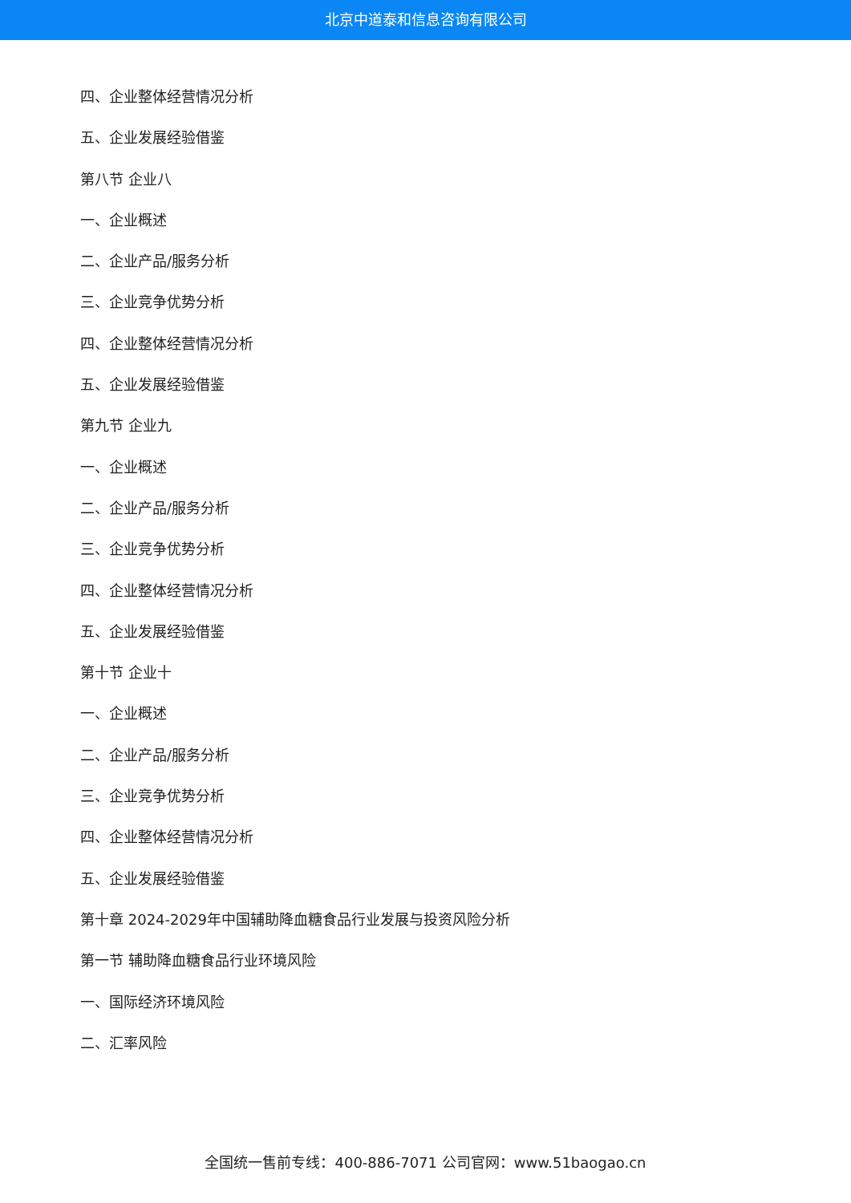北京中道泰和信息咨询有限公司
四、企业整体经营情况分析
五、企业发展经验借鉴
第八节 企业八
一、企业概述
二、企业产品/服务分析
三、企业竞争优势分析
四、企业整体经营情况分析
五、企业发展经验借鉴
第九节 企业九
一、企业概述
二、企业产品/服务分析
三、企业竞争优势分析
四、企业整体经营情况分析
五、企业发展经验借鉴
第十节 企业十
一、企业概述
二、企业产品/服务分析
三、企业竞争优势分析
四、企业整体经营情况分析
五、企业发展经验借鉴
第十章 2024-2029年中国辅助降血糖食品行业发展与投资风险分析
第一节 辅助降血糖食品行业环境风险
一、国际经济环境风险
二、汇率风险
全国统一售前专线：400-886-7071 公司官网：www.51baogao.cn